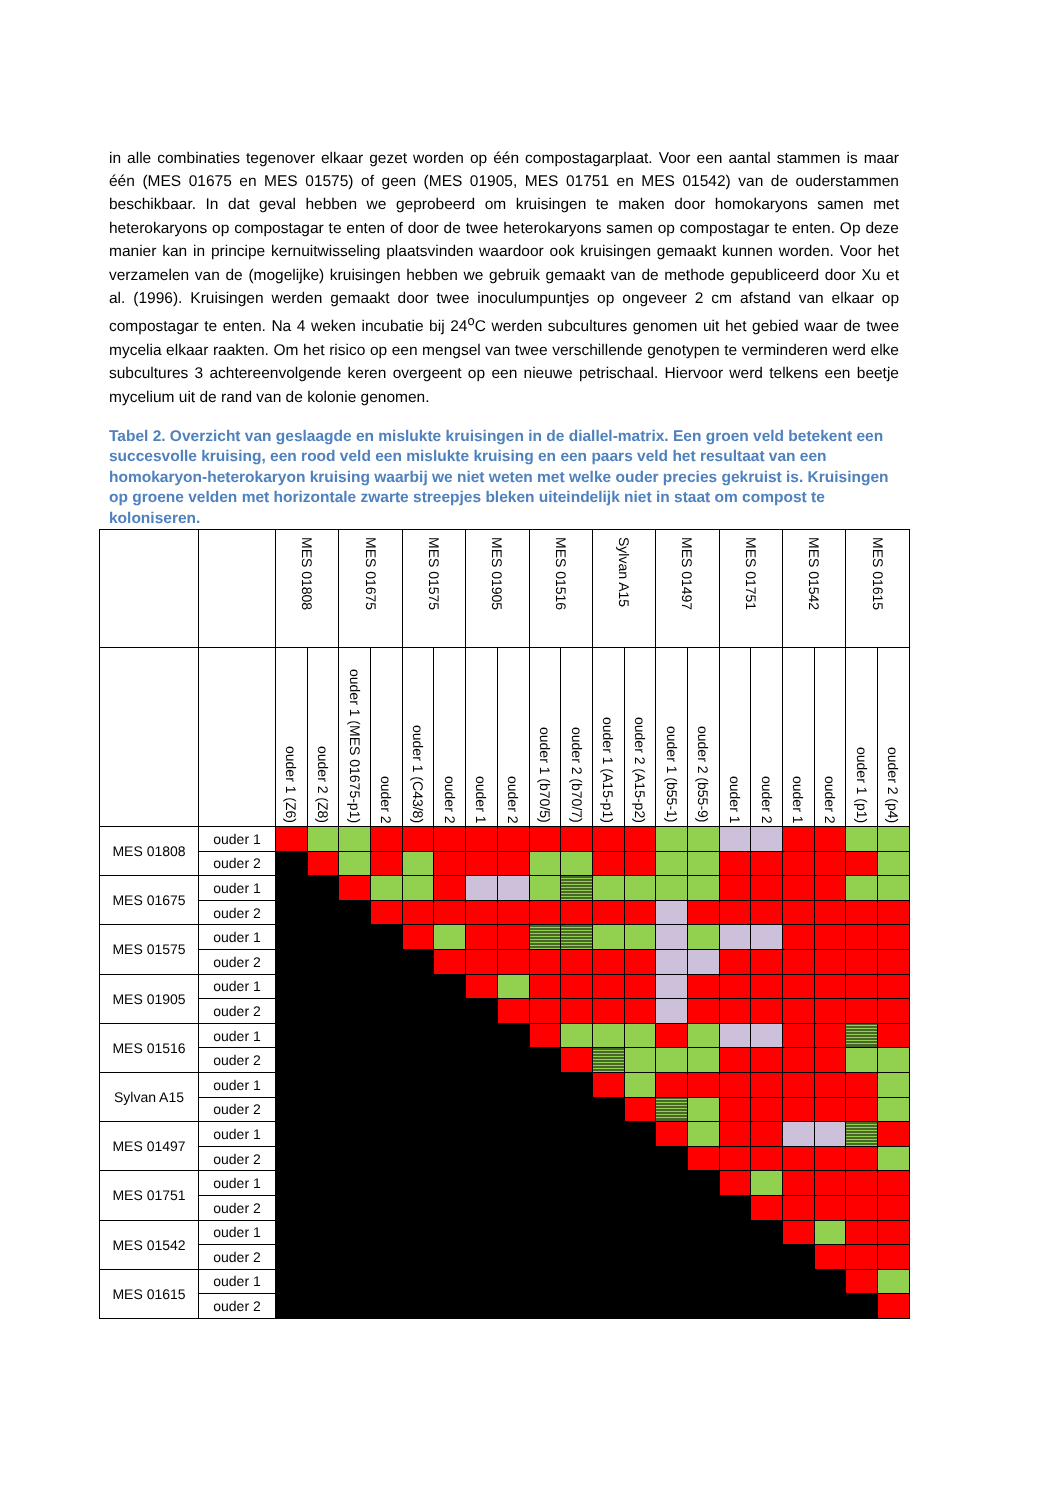in alle combinaties tegenover elkaar gezet worden op één compostagarplaat. Voor een aantal stammen is maar één (MES 01675 en MES 01575) of geen (MES 01905, MES 01751 en MES 01542) van de ouderstammen beschikbaar. In dat geval hebben we geprobeerd om kruisingen te maken door homokaryons samen met heterokaryons op compostagar te enten of door de twee heterokaryons samen op compostagar te enten. Op deze manier kan in principe kernuitwisseling plaatsvinden waardoor ook kruisingen gemaakt kunnen worden. Voor het verzamelen van de (mogelijke) kruisingen hebben we gebruik gemaakt van de methode gepubliceerd door Xu et al. (1996). Kruisingen werden gemaakt door twee inoculumpuntjes op ongeveer 2 cm afstand van elkaar op compostagar te enten. Na 4 weken incubatie bij 24<sup>o</sup>C werden subcultures genomen uit het gebied waar de twee mycelia elkaar raakten. Om het risico op een mengsel van twee verschillende genotypen te verminderen werd elke subcultures 3 achtereenvolgende keren overgeent op een nieuwe petrischaal. Hiervoor werd telkens een beetje mycelium uit de rand van de kolonie genomen.
Tabel 2. Overzicht van geslaagde en mislukte kruisingen in de diallel-matrix. Een groen veld betekent een succesvolle kruising, een rood veld een mislukte kruising en een paars veld het resultaat van een homokaryon-heterokaryon kruising waarbij we niet weten met welke ouder precies gekruist is. Kruisingen op groene velden met horizontale zwarte streepjes bleken uiteindelijk niet in staat om compost te koloniseren.
| | | MES 01808 | | MES 01675 | | MES 01575 | | MES 01905 | | MES 01516 | | Sylvan A15 | | MES 01497 | | MES 01751 | | MES 01542 | | MES 01615 | |
| --- | --- | --- | --- | --- | --- | --- | --- | --- | --- | --- | --- | --- | --- | --- | --- | --- | --- | --- | --- | --- | --- |
| | | ouder 1 (Z6) | ouder 2 (Z8) | ouder 1 (MES 01675-p1) | ouder 2 | ouder 1 (C43/8) | ouder 2 | ouder 1 | ouder 2 | ouder 1 (b70/5) | ouder 2 (b70/7) | ouder 1 (A15-p1) | ouder 2 (A15-p2) | ouder 1 (b55-1) | ouder 2 (b55-9) | ouder 1 | ouder 2 | ouder 1 | ouder 2 | ouder 1 (p1) | ouder 2 (p4) |
| MES 01808 | ouder 1 | | | | | | | | | | | | | | | | | | | | |
| | ouder 2 | | | | | | | | | | | | | | | | | | | | |
| MES 01675 | ouder 1 | | | | | | | | | | | | | | | | | | | | |
| | ouder 2 | | | | | | | | | | | | | | | | | | | | |
| MES 01575 | ouder 1 | | | | | | | | | | | | | | | | | | | | |
| | ouder 2 | | | | | | | | | | | | | | | | | | | | |
| MES 01905 | ouder 1 | | | | | | | | | | | | | | | | | | | | |
| | ouder 2 | | | | | | | | | | | | | | | | | | | | |
| MES 01516 | ouder 1 | | | | | | | | | | | | | | | | | | | | |
| | ouder 2 | | | | | | | | | | | | | | | | | | | | |
| Sylvan A15 | ouder 1 | | | | | | | | | | | | | | | | | | | | |
| | ouder 2 | | | | | | | | | | | | | | | | | | | | |
| MES 01497 | ouder 1 | | | | | | | | | | | | | | | | | | | | |
| | ouder 2 | | | | | | | | | | | | | | | | | | | | |
| MES 01751 | ouder 1 | | | | | | | | | | | | | | | | | | | | |
| | ouder 2 | | | | | | | | | | | | | | | | | | | | |
| MES 01542 | ouder 1 | | | | | | | | | | | | | | | | | | | | |
| | ouder 2 | | | | | | | | | | | | | | | | | | | | |
| MES 01615 | ouder 1 | | | | | | | | | | | | | | | | | | | | |
| | ouder 2 | | | | | | | | | | | | | | | | | | | | |